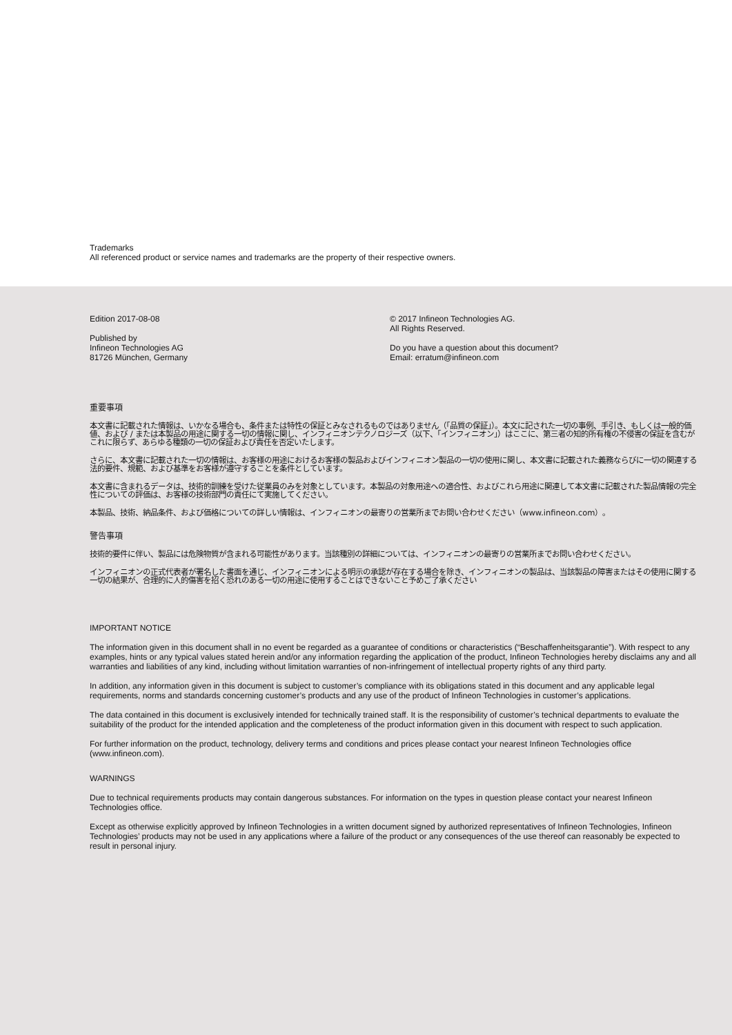Trademarks
All referenced product or service names and trademarks are the property of their respective owners.
Edition 2017-08-08
Published by
Infineon Technologies AG
81726 München, Germany
© 2017 Infineon Technologies AG.
All Rights Reserved.
Do you have a question about this document?
Email: erratum@infineon.com
重要事項
本文書に記載された情報は、いかなる場合も、条件または特性の保証とみなされるものではありません（「品質の保証」）。本文に記された一切の事例、手引き、もしくは一般的価値、および / または本製品の用途に関する一切の情報に関し、インフィニオンテクノロジーズ（以下、「インフィニオン」）はここに、第三者の知的所有権の不侵害の保証を含むがこれに限らず、あらゆる種類の一切の保証および責任を否定いたします。
さらに、本文書に記載された一切の情報は、お客様の用途におけるお客様の製品およびインフィニオン製品の一切の使用に関し、本文書に記載された義務ならびに一切の関連する法的要件、規範、および基準をお客様が遵守することを条件としています。
本文書に含まれるデータは、技術的訓練を受けた従業員のみを対象としています。本製品の対象用途への適合性、およびこれら用途に関連して本文書に記載された製品情報の完全性についての評価は、お客様の技術部門の責任にて実施してください。
本製品、技術、納品条件、および価格についての詳しい情報は、インフィニオンの最寄りの営業所までお問い合わせください（www.infineon.com）。
警告事項
技術的要件に伴い、製品には危険物質が含まれる可能性があります。当該種別の詳細については、インフィニオンの最寄りの営業所までお問い合わせください。
インフィニオンの正式代表者が署名した書面を通じ、インフィニオンによる明示の承認が存在する場合を除き、インフィニオンの製品は、当該製品の障害またはその使用に関する一切の結果が、合理的に人的傷害を招く恐れのある一切の用途に使用することはできないこと予めご了承ください
IMPORTANT NOTICE
The information given in this document shall in no event be regarded as a guarantee of conditions or characteristics (“Beschaffenheitsgarantie”). With respect to any examples, hints or any typical values stated herein and/or any information regarding the application of the product, Infineon Technologies hereby disclaims any and all warranties and liabilities of any kind, including without limitation warranties of non-infringement of intellectual property rights of any third party.
In addition, any information given in this document is subject to customer’s compliance with its obligations stated in this document and any applicable legal requirements, norms and standards concerning customer’s products and any use of the product of Infineon Technologies in customer’s applications.
The data contained in this document is exclusively intended for technically trained staff. It is the responsibility of customer’s technical departments to evaluate the suitability of the product for the intended application and the completeness of the product information given in this document with respect to such application.
For further information on the product, technology, delivery terms and conditions and prices please contact your nearest Infineon Technologies office (www.infineon.com).
WARNINGS
Due to technical requirements products may contain dangerous substances. For information on the types in question please contact your nearest Infineon Technologies office.
Except as otherwise explicitly approved by Infineon Technologies in a written document signed by authorized representatives of Infineon Technologies, Infineon Technologies’ products may not be used in any applications where a failure of the product or any consequences of the use thereof can reasonably be expected to result in personal injury.